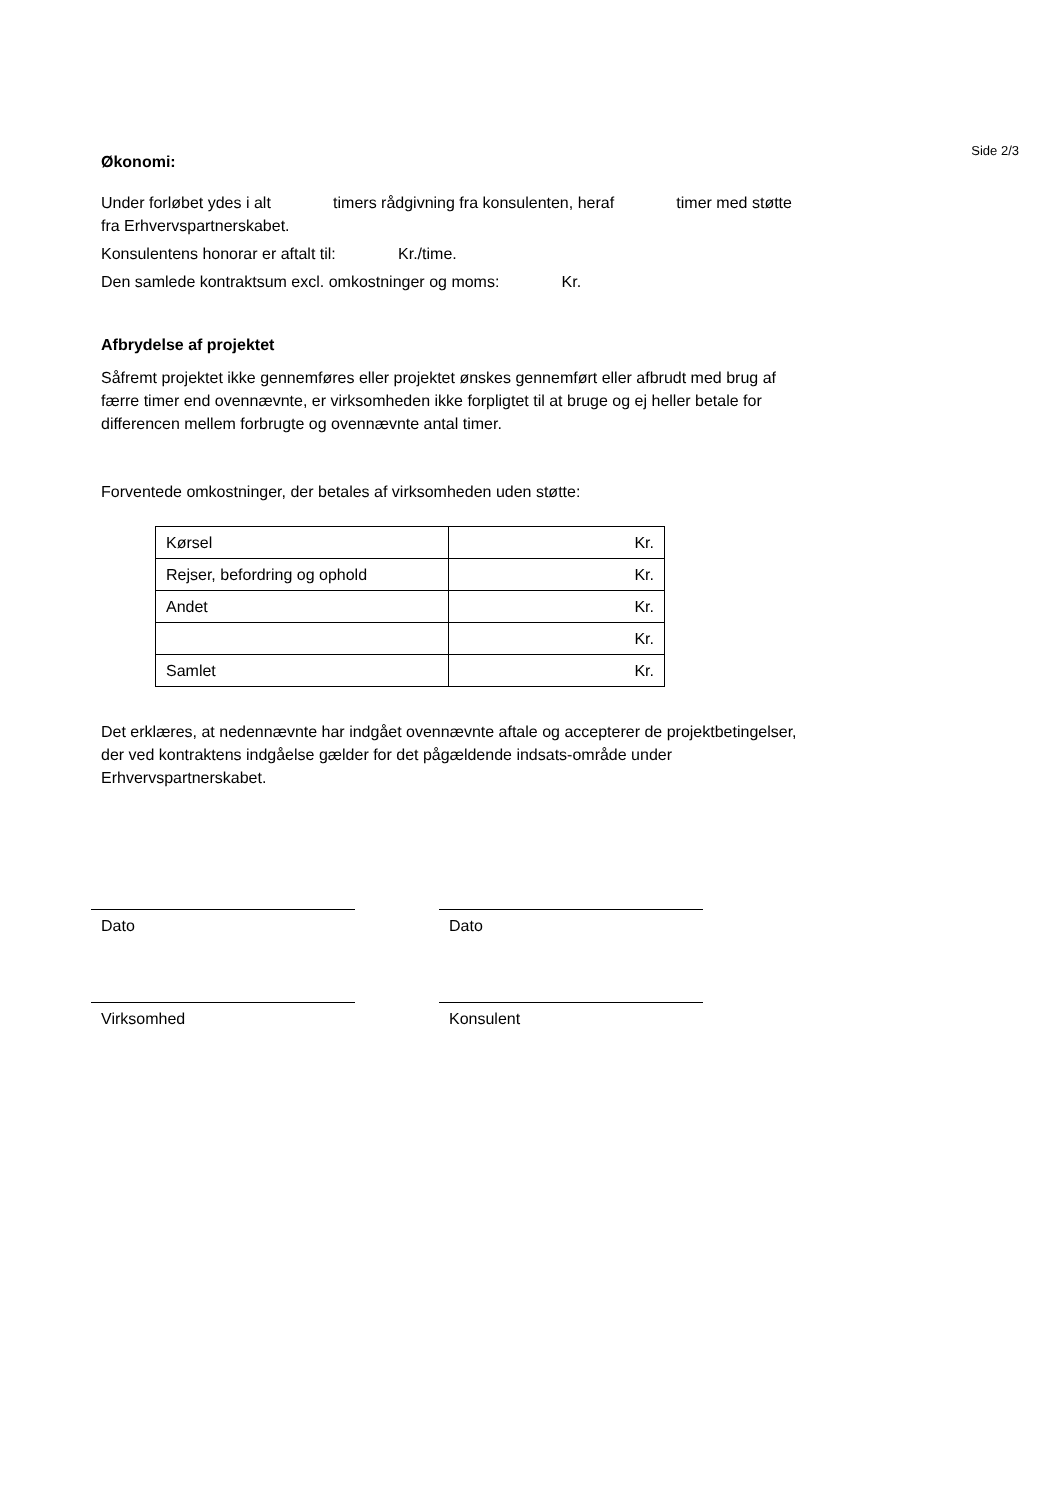Side 2/3
Økonomi:
Under forløbet ydes i alt timers rådgivning fra konsulenten, heraf timer med støtte fra Erhvervspartnerskabet.
Konsulentens honorar er aftalt til: Kr./time.
Den samlede kontraktsum excl. omkostninger og moms: Kr.
Afbrydelse af projektet
Såfremt projektet ikke gennemføres eller projektet ønskes gennemført eller afbrudt med brug af færre timer end ovennævnte, er virksomheden ikke forpligtet til at bruge og ej heller betale for differencen mellem forbrugte og ovennævnte antal timer.
Forventede omkostninger, der betales af virksomheden uden støtte:
| Kørsel | Kr. |
| Rejser, befordring og ophold | Kr. |
| Andet | Kr. |
| | Kr. |
| Samlet | Kr. |
Det erklæres, at nedennævnte har indgået ovennævnte aftale og accepterer de projektbetingelser, der ved kontraktens indgåelse gælder for det pågældende indsats-område under Erhvervspartnerskabet.
Dato Dato
Virksomhed Konsulent